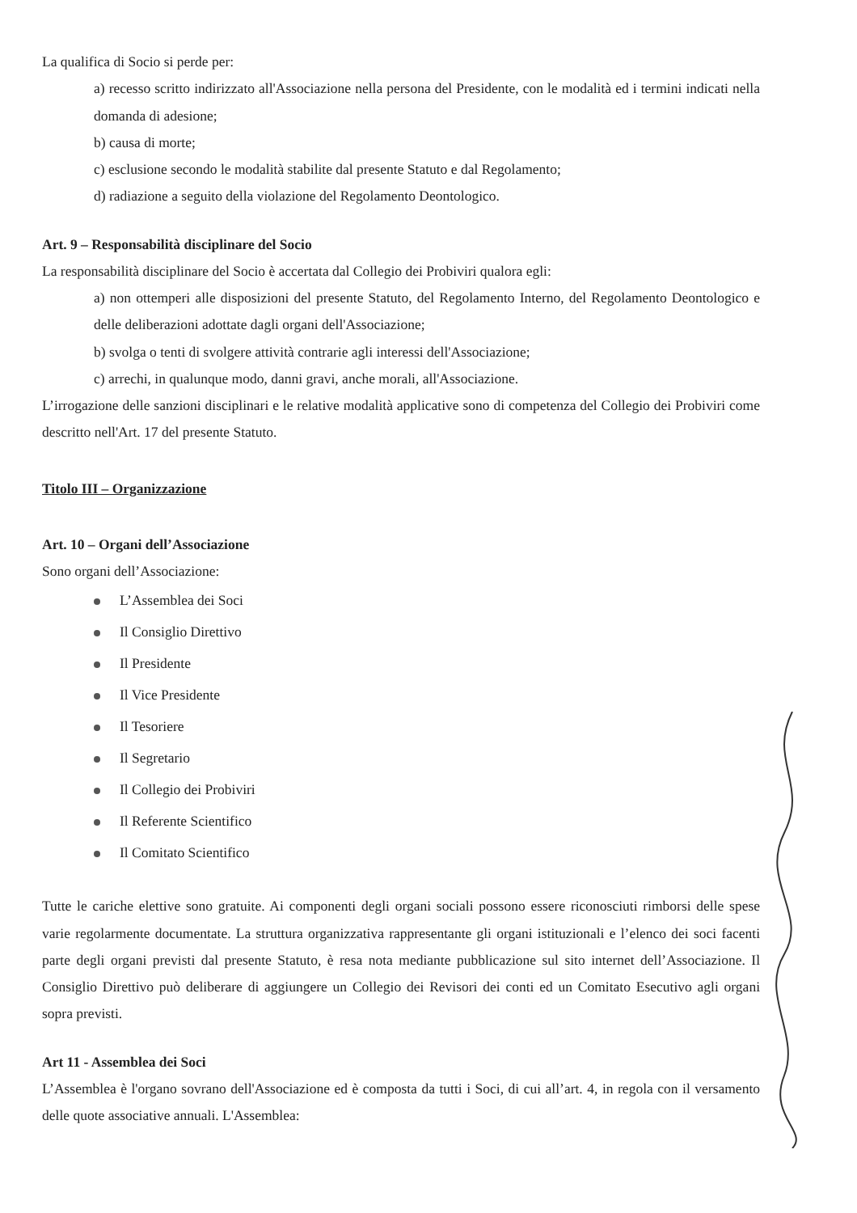La qualifica di Socio si perde per:
a) recesso scritto indirizzato all'Associazione nella persona del Presidente, con le modalità ed i termini indicati nella domanda di adesione;
b) causa di morte;
c) esclusione secondo le modalità stabilite dal presente Statuto e dal Regolamento;
d) radiazione a seguito della violazione del Regolamento Deontologico.
Art. 9 – Responsabilità disciplinare del Socio
La responsabilità disciplinare del Socio è accertata dal Collegio dei Probiviri qualora egli:
a) non ottemperi alle disposizioni del presente Statuto, del Regolamento Interno, del Regolamento Deontologico e delle deliberazioni adottate dagli organi dell'Associazione;
b) svolga o tenti di svolgere attività contrarie agli interessi dell'Associazione;
c) arrechi, in qualunque modo, danni gravi, anche morali, all'Associazione.
L’irrogazione delle sanzioni disciplinari e le relative modalità applicative sono di competenza del Collegio dei Probiviri come descritto nell'Art. 17 del presente Statuto.
Titolo III – Organizzazione
Art. 10 – Organi dell’Associazione
Sono organi dell’Associazione:
L’Assemblea dei Soci
Il Consiglio Direttivo
Il Presidente
Il Vice Presidente
Il Tesoriere
Il Segretario
Il Collegio dei Probiviri
Il Referente Scientifico
Il Comitato Scientifico
Tutte le cariche elettive sono gratuite. Ai componenti degli organi sociali possono essere riconosciuti rimborsi delle spese varie regolarmente documentate. La struttura organizzativa rappresentante gli organi istituzionali e l’elenco dei soci facenti parte degli organi previsti dal presente Statuto, è resa nota mediante pubblicazione sul sito internet dell’Associazione. Il Consiglio Direttivo può deliberare di aggiungere un Collegio dei Revisori dei conti ed un Comitato Esecutivo agli organi sopra previsti.
Art 11 - Assemblea dei Soci
L’Assemblea è l'organo sovrano dell'Associazione ed è composta da tutti i Soci, di cui all’art. 4, in regola con il versamento delle quote associative annuali. L'Assemblea: